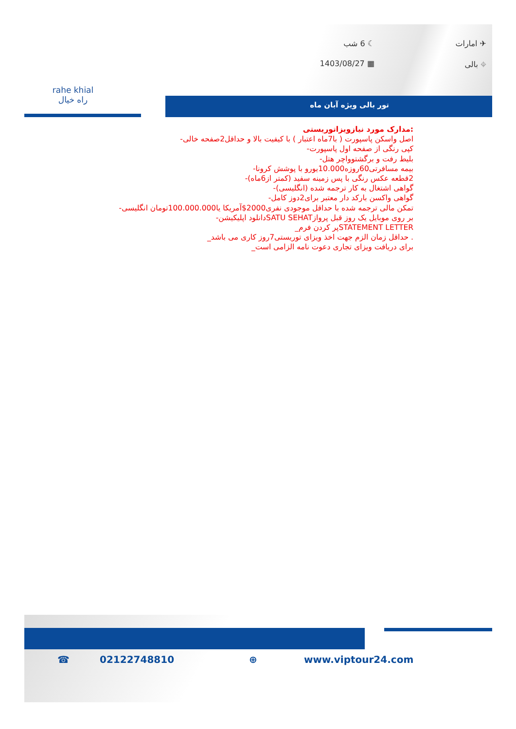✈ امارات
☾ 6 شب
⌖ بالی
▦ 1403/08/27
rahe khial
راه خیال
تور بالی ویژه آبان ماه
:مدارک مورد نیازویزاتوریستی
اصل واسکن پاسپورت ( با7ماه اعتبار ) با کیفیت بالا و حداقل2صفحه خالی-
کپی رنگی از صفحه اول پاسپورت-
بلیط رفت و برگشتوواچر هتل-
بیمه مسافرتی60روزه10.000یورو با پوشش کرونا-
2قطعه عکس رنگی با پس زمینه سفید (کمتر از6ماه)-
گواهی اشتغال به کار ترجمه شده (انگلیسی)-
گواهی واکسن بارکد دار معتبر برای2دوز کامل-
تمکن مالی ترجمه شده با حداقل موجودی نفری2000$آمریکا یا100.000.000تومان انگلیسی-
بر روی موبایل یک روز قبل پروازSATU SEHATدانلود اپلیکیشن-
STATEMENT LETTERپر کردن فرم_
. حداقل زمان الزم جهت اخذ ویزای توریستی7روز کاری می باشد_
برای دریافت ویزای تجاری دعوت نامه الزامی است_
☎ 02122748810 ⊕ www.viptour24.com